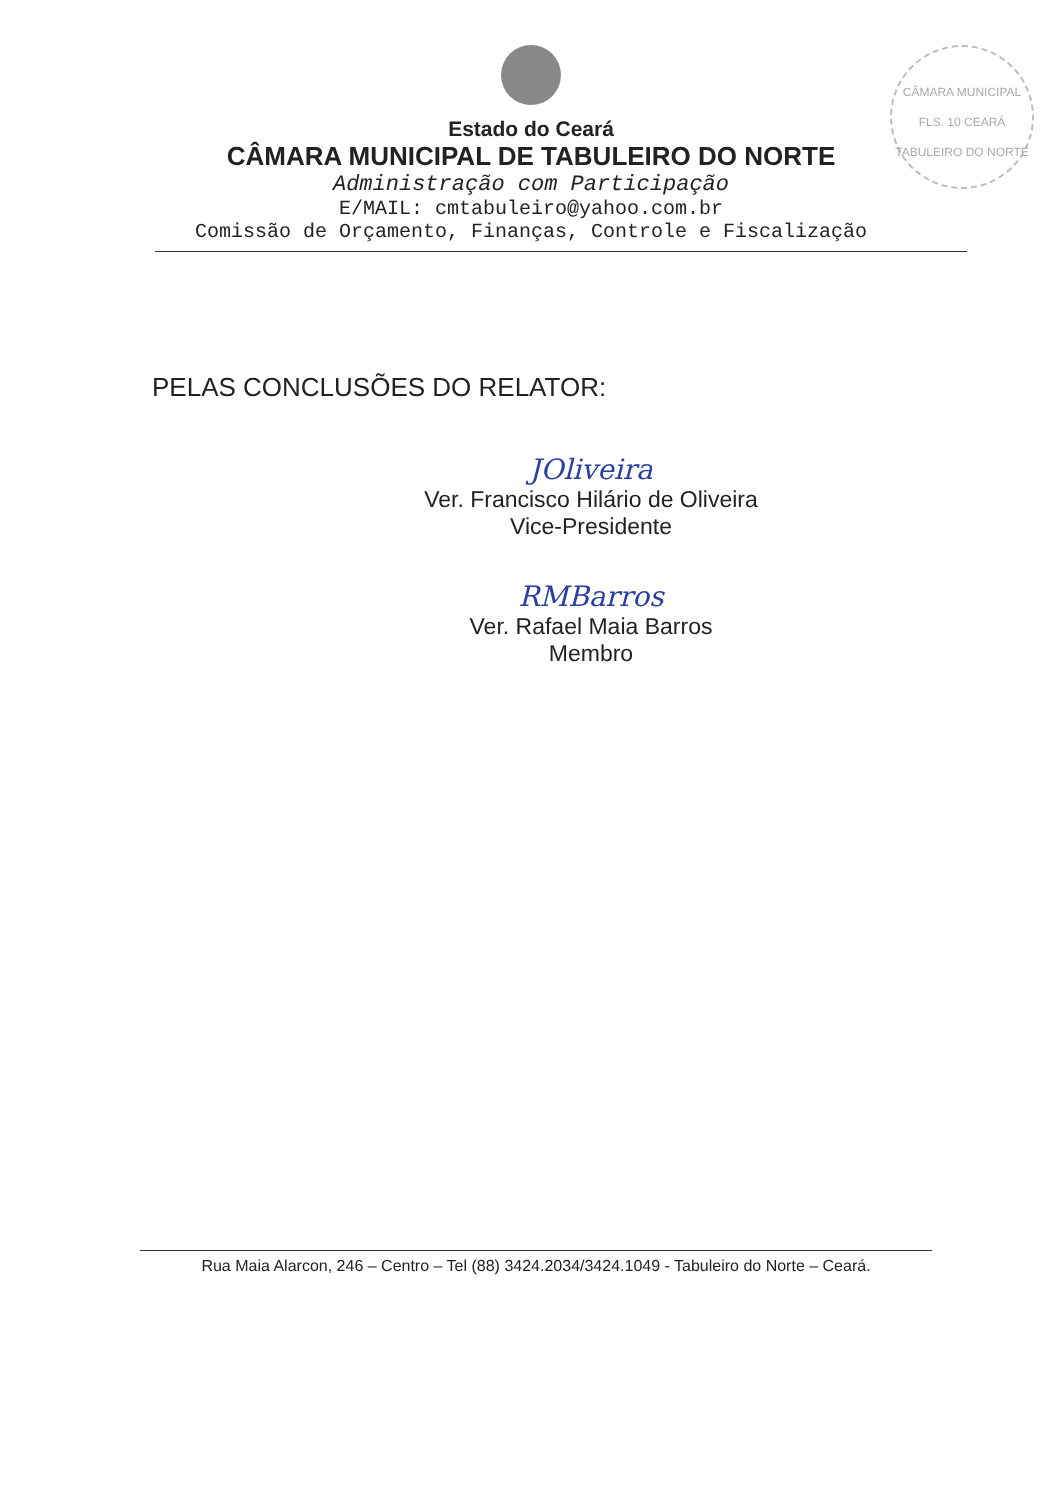CÂMARA MUNICIPAL
FLS. 10 CEARÁ
TABULEIRO DO NORTE
Estado do Ceará
CÂMARA MUNICIPAL DE TABULEIRO DO NORTE
Administração com Participação
E/MAIL: cmtabuleiro@yahoo.com.br
Comissão de Orçamento, Finanças, Controle e Fiscalização
PELAS CONCLUSÕES DO RELATOR:
JOliveira
Ver. Francisco Hilário de Oliveira
Vice-Presidente
RMBarros
Ver. Rafael Maia Barros
Membro
Rua Maia Alarcon, 246 – Centro – Tel (88) 3424.2034/3424.1049 - Tabuleiro do Norte – Ceará.